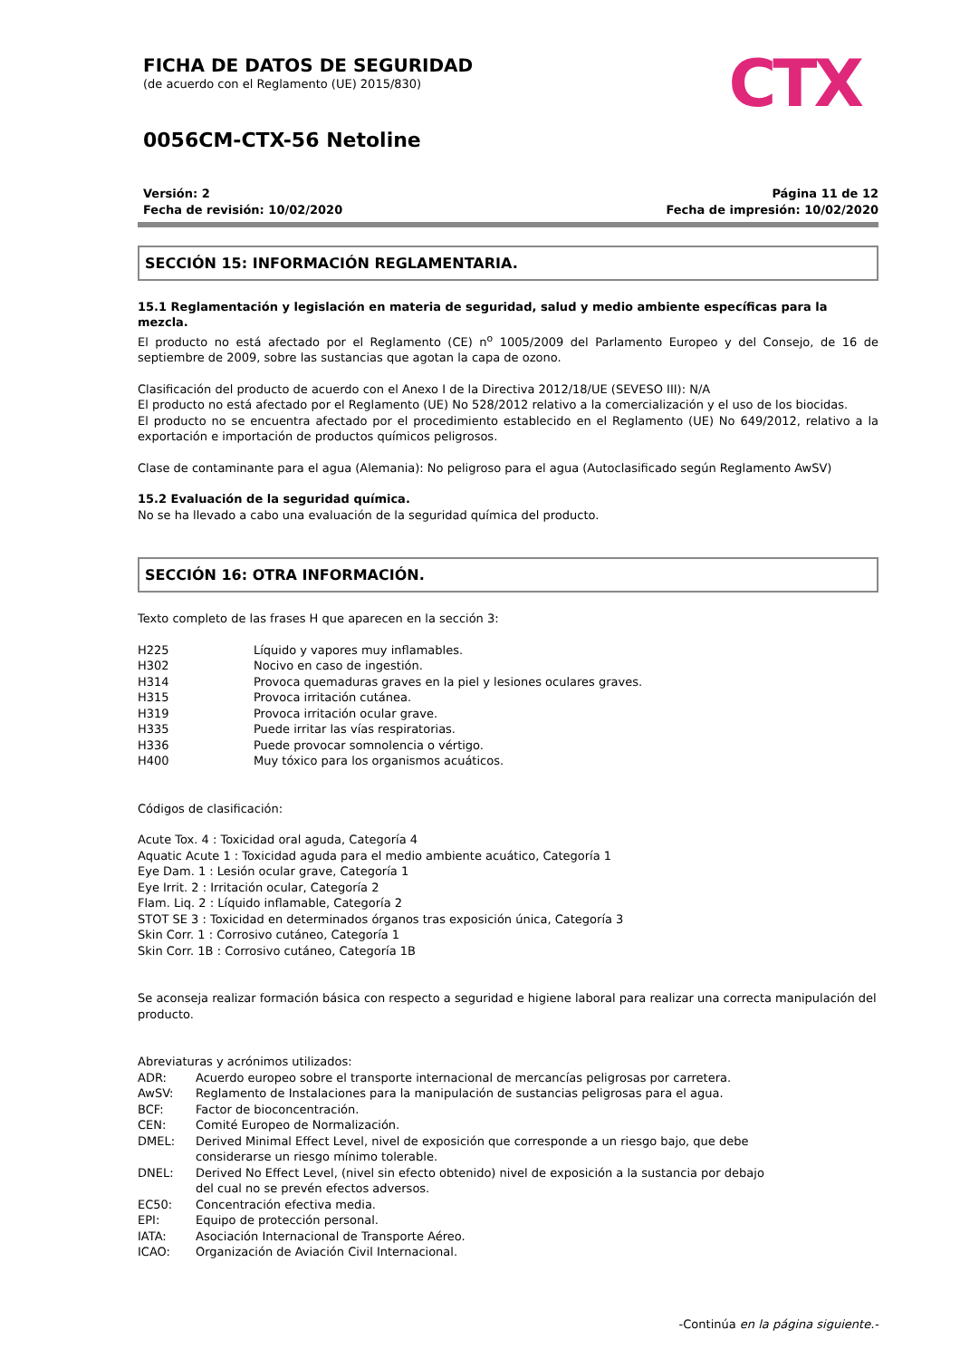CTX
FICHA DE DATOS DE SEGURIDAD
(de acuerdo con el Reglamento (UE) 2015/830)
0056CM-CTX-56 Netoline
Versión: 2
Fecha de revisión: 10/02/2020
Página 11 de 12
Fecha de impresión: 10/02/2020
SECCIÓN 15: INFORMACIÓN REGLAMENTARIA.
15.1 Reglamentación y legislación en materia de seguridad, salud y medio ambiente específicas para la mezcla.
El producto no está afectado por el Reglamento (CE) n<sup>o</sup> 1005/2009 del Parlamento Europeo y del Consejo, de 16 de septiembre de 2009, sobre las sustancias que agotan la capa de ozono.
Clasificación del producto de acuerdo con el Anexo I de la Directiva 2012/18/UE (SEVESO III): N/A
El producto no está afectado por el Reglamento (UE) No 528/2012 relativo a la comercialización y el uso de los biocidas.
El producto no se encuentra afectado por el procedimiento establecido en el Reglamento (UE) No 649/2012, relativo a la exportación e importación de productos químicos peligrosos.
Clase de contaminante para el agua (Alemania): No peligroso para el agua (Autoclasificado según Reglamento AwSV)
15.2 Evaluación de la seguridad química.
No se ha llevado a cabo una evaluación de la seguridad química del producto.
SECCIÓN 16: OTRA INFORMACIÓN.
Texto completo de las frases H que aparecen en la sección 3:
| H225 | Líquido y vapores muy inflamables. |
| H302 | Nocivo en caso de ingestión. |
| H314 | Provoca quemaduras graves en la piel y lesiones oculares graves. |
| H315 | Provoca irritación cutánea. |
| H319 | Provoca irritación ocular grave. |
| H335 | Puede irritar las vías respiratorias. |
| H336 | Puede provocar somnolencia o vértigo. |
| H400 | Muy tóxico para los organismos acuáticos. |
Códigos de clasificación:
Acute Tox. 4 : Toxicidad oral aguda, Categoría 4
Aquatic Acute 1 : Toxicidad aguda para el medio ambiente acuático, Categoría 1
Eye Dam. 1 : Lesión ocular grave, Categoría 1
Eye Irrit. 2 : Irritación ocular, Categoría 2
Flam. Liq. 2 : Líquido inflamable, Categoría 2
STOT SE 3 : Toxicidad en determinados órganos tras exposición única, Categoría 3
Skin Corr. 1 : Corrosivo cutáneo, Categoría 1
Skin Corr. 1B : Corrosivo cutáneo, Categoría 1B
Se aconseja realizar formación básica con respecto a seguridad e higiene laboral para realizar una correcta manipulación del producto.
Abreviaturas y acrónimos utilizados:
| ADR: | Acuerdo europeo sobre el transporte internacional de mercancías peligrosas por carretera. |
| AwSV: | Reglamento de Instalaciones para la manipulación de sustancias peligrosas para el agua. |
| BCF: | Factor de bioconcentración. |
| CEN: | Comité Europeo de Normalización. |
| DMEL: | Derived Minimal Effect Level, nivel de exposición que corresponde a un riesgo bajo, que debe considerarse un riesgo mínimo tolerable. |
| DNEL: | Derived No Effect Level, (nivel sin efecto obtenido) nivel de exposición a la sustancia por debajo del cual no se prevén efectos adversos. |
| EC50: | Concentración efectiva media. |
| EPI: | Equipo de protección personal. |
| IATA: | Asociación Internacional de Transporte Aéreo. |
| ICAO: | Organización de Aviación Civil Internacional. |
-Continúa en la página siguiente.-